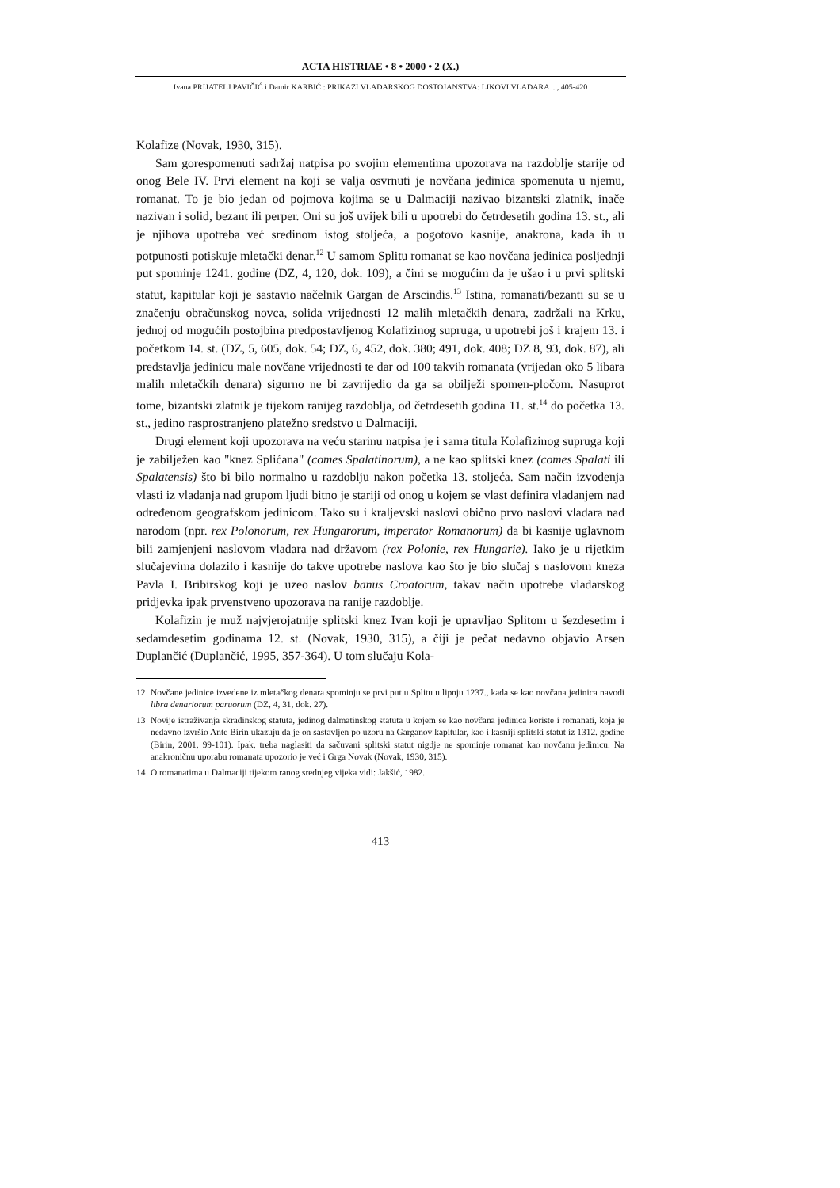ACTA HISTRIAE • 8 • 2000 • 2 (X.)
Ivana PRIJATELJ PAVIČIĆ i Damir KARBIĆ : PRIKAZI VLADARSKOG DOSTOJANSTVA: LIKOVI VLADARA ..., 405-420
Kolafize (Novak, 1930, 315).
Sam gorespomenuti sadržaj natpisa po svojim elementima upozorava na razdoblje starije od onog Bele IV. Prvi element na koji se valja osvrnuti je novčana jedinica spomenuta u njemu, romanat. To je bio jedan od pojmova kojima se u Dalmaciji nazivao bizantski zlatnik, inače nazivan i solid, bezant ili perper. Oni su još uvijek bili u upotrebi do četrdesetih godina 13. st., ali je njihova upotreba već sredinom istog stoljeća, a pogotovo kasnije, anakrona, kada ih u potpunosti potiskuje mletački denar.<sup>12</sup> U samom Splitu romanat se kao novčana jedinica posljednji put spominje 1241. godine (DZ, 4, 120, dok. 109), a čini se mogućim da je ušao i u prvi splitski statut, kapitular koji je sastavio načelnik Gargan de Arscindis.<sup>13</sup> Istina, romanati/bezanti su se u značenju obračunskog novca, solida vrijednosti 12 malih mletačkih denara, zadržali na Krku, jednoj od mogućih postojbina predpostavljenog Kolafizinog supruga, u upotrebi još i krajem 13. i početkom 14. st. (DZ, 5, 605, dok. 54; DZ, 6, 452, dok. 380; 491, dok. 408; DZ 8, 93, dok. 87), ali predstavlja jedinicu male novčane vrijednosti te dar od 100 takvih romanata (vrijedan oko 5 libara malih mletačkih denara) sigurno ne bi zavrijedio da ga sa obilježi spomen-pločom. Nasuprot tome, bizantski zlatnik je tijekom ranijeg razdoblja, od četrdesetih godina 11. st.<sup>14</sup> do početka 13. st., jedino rasprostranjeno platežno sredstvo u Dalmaciji.
Drugi element koji upozorava na veću starinu natpisa je i sama titula Kolafizinog supruga koji je zabilježen kao "knez Splićana" (comes Spalatinorum), a ne kao splitski knez (comes Spalati ili Spalatensis) što bi bilo normalno u razdoblju nakon početka 13. stoljeća. Sam način izvođenja vlasti iz vladanja nad grupom ljudi bitno je stariji od onog u kojem se vlast definira vladanjem nad određenom geografskom jedinicom. Tako su i kraljevski naslovi obično prvo naslovi vladara nad narodom (npr. rex Polonorum, rex Hungarorum, imperator Romanorum) da bi kasnije uglavnom bili zamjenjeni naslovom vladara nad državom (rex Polonie, rex Hungarie). Iako je u rijetkim slučajevima dolazilo i kasnije do takve upotrebe naslova kao što je bio slučaj s naslovom kneza Pavla I. Bribirskog koji je uzeo naslov banus Croatorum, takav način upotrebe vladarskog pridjevka ipak prvenstveno upozorava na ranije razdoblje.
Kolafizin je muž najvjerojatnije splitski knez Ivan koji je upravljao Splitom u šezdesetim i sedamdesetim godinama 12. st. (Novak, 1930, 315), a čiji je pečat nedavno objavio Arsen Duplančić (Duplančić, 1995, 357-364). U tom slučaju Kola-
12 Novčane jedinice izvedene iz mletačkog denara spominju se prvi put u Splitu u lipnju 1237., kada se kao novčana jedinica navodi libra denariorum paruorum (DZ, 4, 31, dok. 27).
13 Novije istraživanja skradinskog statuta, jedinog dalmatinskog statuta u kojem se kao novčana jedinica koriste i romanati, koja je nedavno izvršio Ante Birin ukazuju da je on sastavljen po uzoru na Garganov kapitular, kao i kasniji splitski statut iz 1312. godine (Birin, 2001, 99-101). Ipak, treba naglasiti da sačuvani splitski statut nigdje ne spominje romanat kao novčanu jedinicu. Na anakroničnu uporabu romanata upozorio je već i Grga Novak (Novak, 1930, 315).
14 O romanatima u Dalmaciji tijekom ranog srednjeg vijeka vidi: Jakšić, 1982.
413